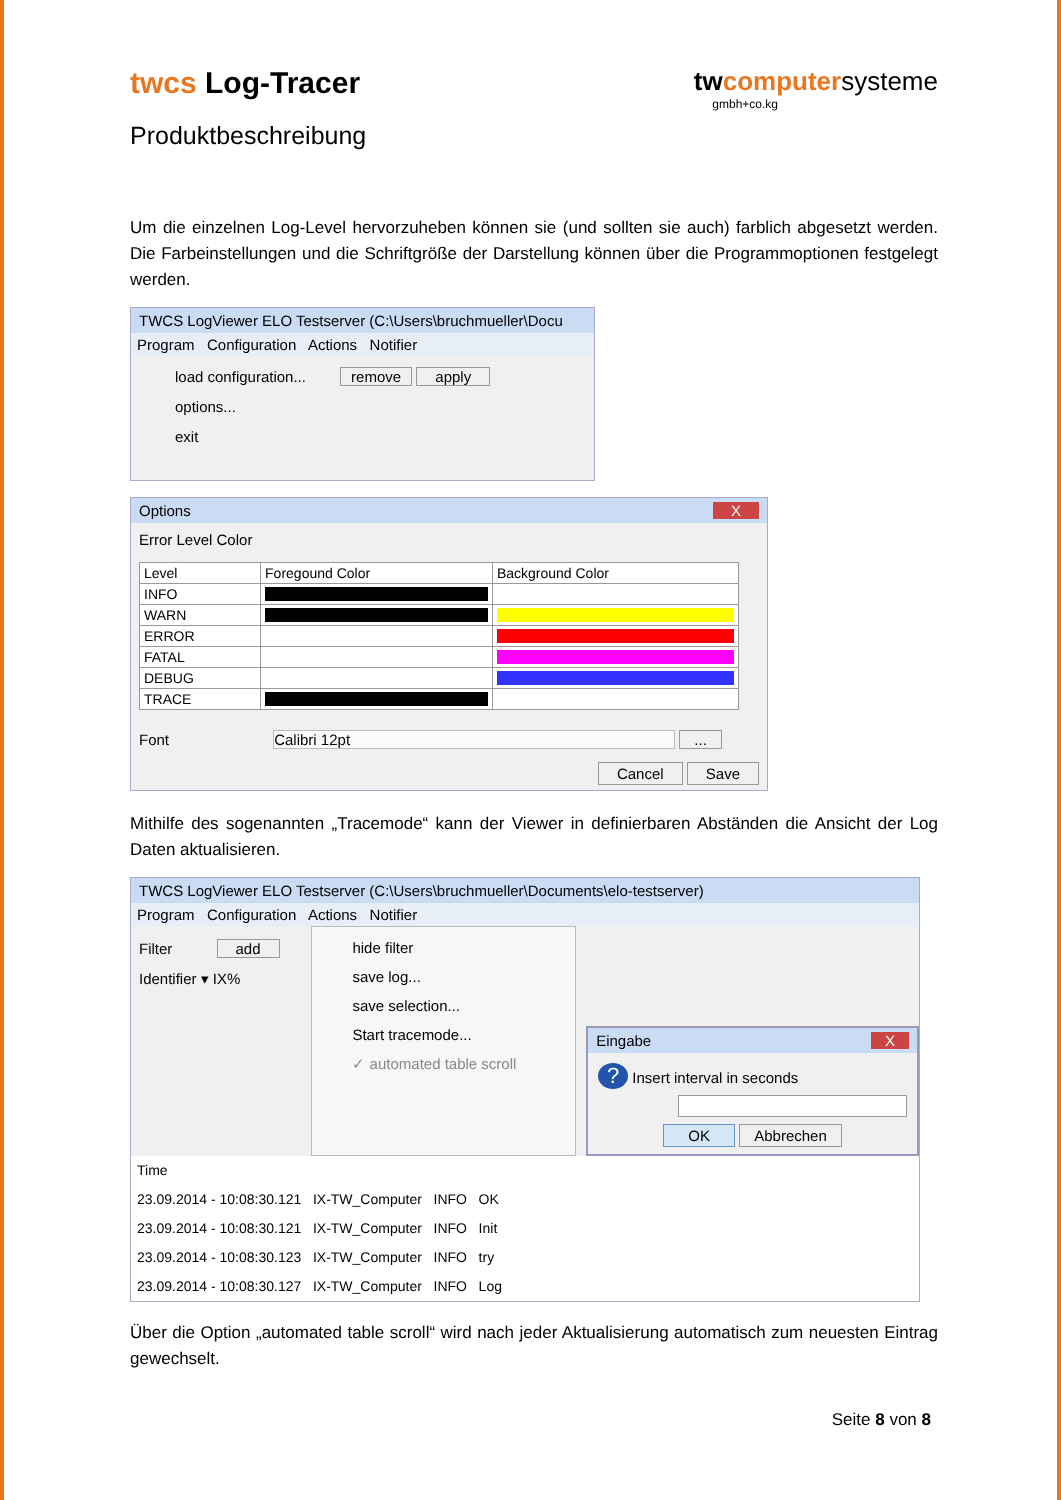twcs Log-Tracer
tw computer systeme
gmbh+co.kg
Produktbeschreibung
Um die einzelnen Log-Level hervorzuheben können sie (und sollten sie auch) farblich abgesetzt werden. Die Farbeinstellungen und die Schriftgröße der Darstellung können über die Programmoptionen festgelegt werden.
TWCS LogViewer ELO Testserver (C:\Users\bruchmueller\Docu
Program Configuration Actions Notifier
load configuration... remove apply
options...
exit
Options X
Error Level Color
| Level | Foregound Color | Background Color |
| --- | --- | --- |
| INFO | | |
| WARN | | |
| ERROR | | |
| FATAL | | |
| DEBUG | | |
| TRACE | | |
Font Calibri 12pt ...
Cancel Save
Mithilfe des sogenannten „Tracemode“ kann der Viewer in definierbaren Abständen die Ansicht der Log Daten aktualisieren.
TWCS LogViewer ELO Testserver (C:\Users\bruchmueller\Documents\elo-testserver)
Program Configuration Actions Notifier
Filter add
Identifier ▾ IX%
hide filter
save log...
save selection...
Start tracemode...
✓ automated table scroll
Eingabe X
? Insert interval in seconds
OK Abbrechen
Time
23.09.2014 - 10:08:30.121 IX-TW_Computer INFO OK
23.09.2014 - 10:08:30.121 IX-TW_Computer INFO Init
23.09.2014 - 10:08:30.123 IX-TW_Computer INFO try
23.09.2014 - 10:08:30.127 IX-TW_Computer INFO Log
Über die Option „automated table scroll“ wird nach jeder Aktualisierung automatisch zum neuesten Eintrag gewechselt.
Seite 8 von 8